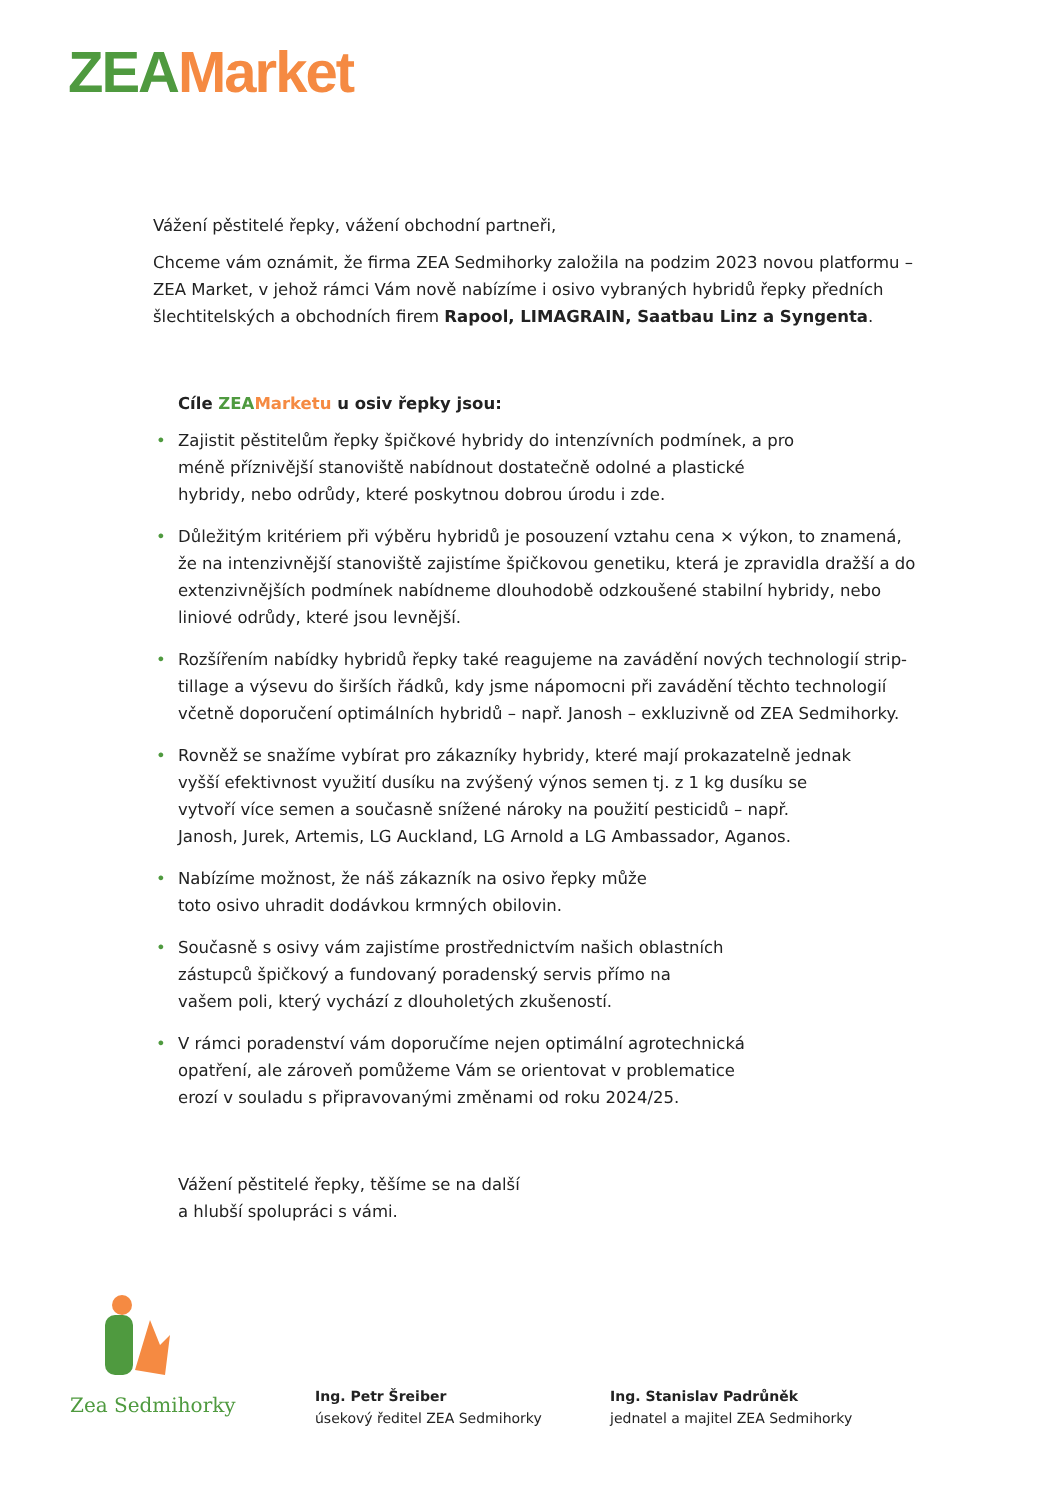ZEA Market
Vážení pěstitelé řepky, vážení obchodní partneři,
Chceme vám oznámit, že firma ZEA Sedmihorky založila na podzim 2023 novou platformu – ZEA Market, v jehož rámci Vám nově nabízíme i osivo vybraných hybridů řepky předních šlechtitelských a obchodních firem Rapool, LIMAGRAIN, Saatbau Linz a Syngenta.
Cíle ZEA Marketu u osiv řepky jsou:
• Zajistit pěstitelům řepky špičkové hybridy do intenzívních podmínek, a pro
méně příznivější stanoviště nabídnout dostatečně odolné a plastické
hybridy, nebo odrůdy, které poskytnou dobrou úrodu i zde.
• Důležitým kritériem při výběru hybridů je posouzení vztahu cena × výkon, to znamená, že na intenzivnější stanoviště zajistíme špičkovou genetiku, která je zpravidla dražší a do extenzivnějších podmínek nabídneme dlouhodobě odzkoušené stabilní hybridy, nebo liniové odrůdy, které jsou levnější.
• Rozšířením nabídky hybridů řepky také reagujeme na zavádění nových technologií strip-tillage a výsevu do širších řádků, kdy jsme nápomocni při zavádění těchto technologií včetně doporučení optimálních hybridů – např. Janosh – exkluzivně od ZEA Sedmihorky.
• Rovněž se snažíme vybírat pro zákazníky hybridy, které mají prokazatelně jednak
vyšší efektivnost využití dusíku na zvýšený výnos semen tj. z 1 kg dusíku se
vytvoří více semen a současně snížené nároky na použití pesticidů – např.
Janosh, Jurek, Artemis, LG Auckland, LG Arnold a LG Ambassador, Aganos.
• Nabízíme možnost, že náš zákazník na osivo řepky může
toto osivo uhradit dodávkou krmných obilovin.
• Současně s osivy vám zajistíme prostřednictvím našich oblastních
zástupců špičkový a fundovaný poradenský servis přímo na
vašem poli, který vychází z dlouholetých zkušeností.
• V rámci poradenství vám doporučíme nejen optimální agrotechnická
opatření, ale zároveň pomůžeme Vám se orientovat v problematice
erozí v souladu s připravovanými změnami od roku 2024/25.
Vážení pěstitelé řepky, těšíme se na další
a hlubší spolupráci s vámi.
Zea Sedmihorky
Ing. Petr Šreiber
úsekový ředitel ZEA Sedmihorky
Ing. Stanislav Padrůněk
jednatel a majitel ZEA Sedmihorky